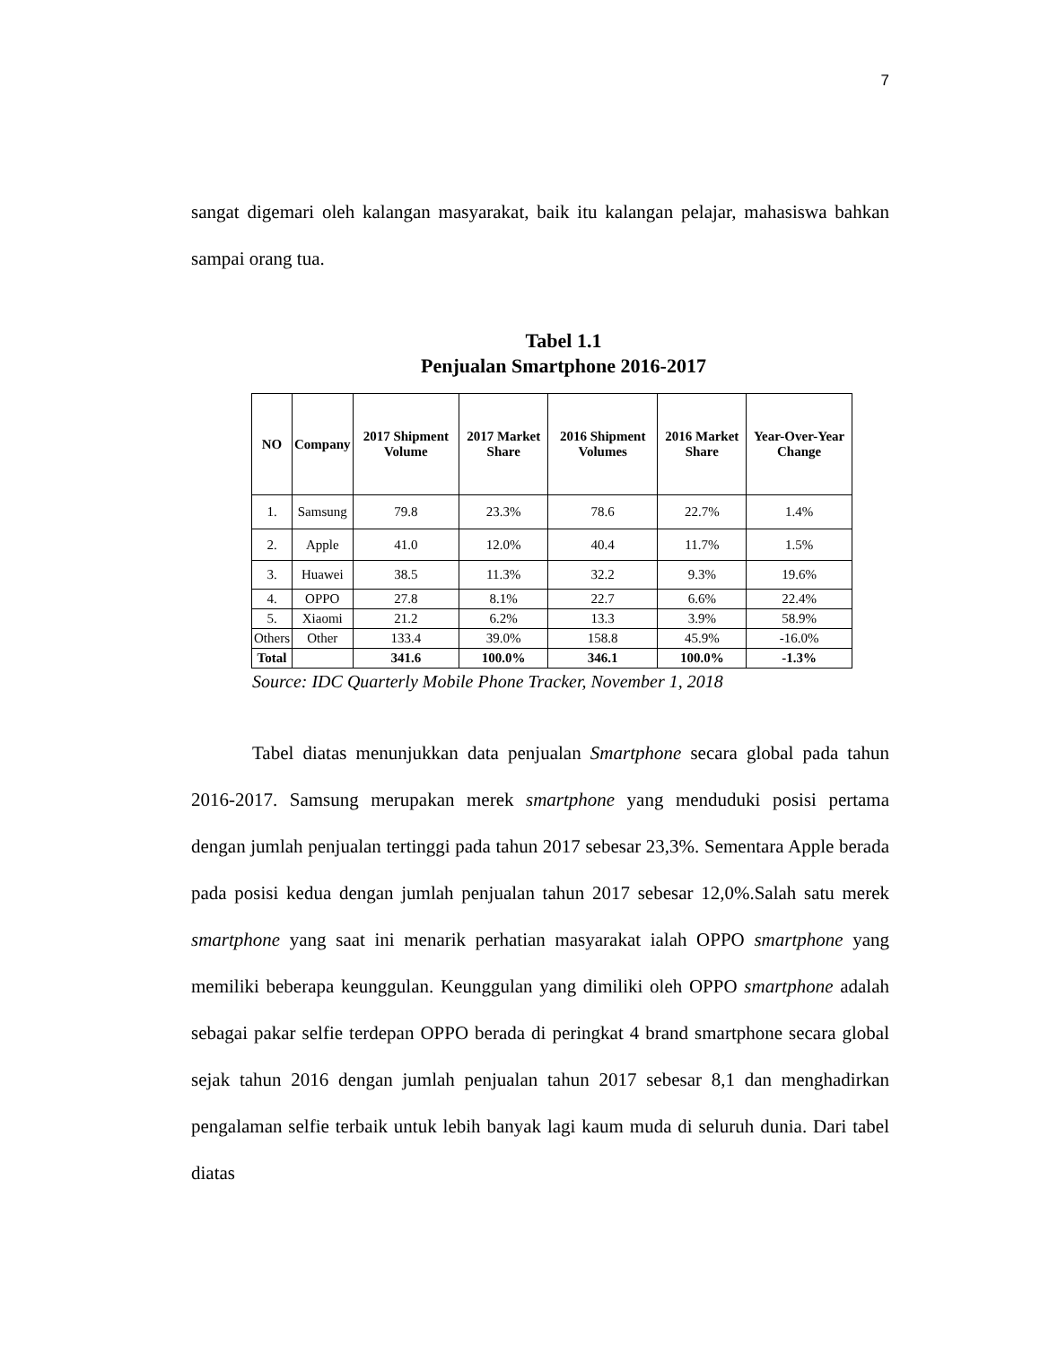7
sangat digemari oleh kalangan masyarakat, baik itu kalangan pelajar, mahasiswa bahkan sampai orang tua.
Tabel 1.1
Penjualan Smartphone 2016-2017
| NO | Company | 2017 Shipment Volume | 2017 Market Share | 2016 Shipment Volumes | 2016 Market Share | Year-Over-Year Change |
| --- | --- | --- | --- | --- | --- | --- |
| 1. | Samsung | 79.8 | 23.3% | 78.6 | 22.7% | 1.4% |
| 2. | Apple | 41.0 | 12.0% | 40.4 | 11.7% | 1.5% |
| 3. | Huawei | 38.5 | 11.3% | 32.2 | 9.3% | 19.6% |
| 4. | OPPO | 27.8 | 8.1% | 22.7 | 6.6% | 22.4% |
| 5. | Xiaomi | 21.2 | 6.2% | 13.3 | 3.9% | 58.9% |
| Others | Other | 133.4 | 39.0% | 158.8 | 45.9% | -16.0% |
| Total | | 341.6 | 100.0% | 346.1 | 100.0% | -1.3% |
Source: IDC Quarterly Mobile Phone Tracker, November 1, 2018
Tabel diatas menunjukkan data penjualan Smartphone secara global pada tahun 2016-2017. Samsung merupakan merek smartphone yang menduduki posisi pertama dengan jumlah penjualan tertinggi pada tahun 2017 sebesar 23,3%. Sementara Apple berada pada posisi kedua dengan jumlah penjualan tahun 2017 sebesar 12,0%.Salah satu merek smartphone yang saat ini menarik perhatian masyarakat ialah OPPO smartphone yang memiliki beberapa keunggulan. Keunggulan yang dimiliki oleh OPPO smartphone adalah sebagai pakar selfie terdepan OPPO berada di peringkat 4 brand smartphone secara global sejak tahun 2016 dengan jumlah penjualan tahun 2017 sebesar 8,1 dan menghadirkan pengalaman selfie terbaik untuk lebih banyak lagi kaum muda di seluruh dunia. Dari tabel diatas